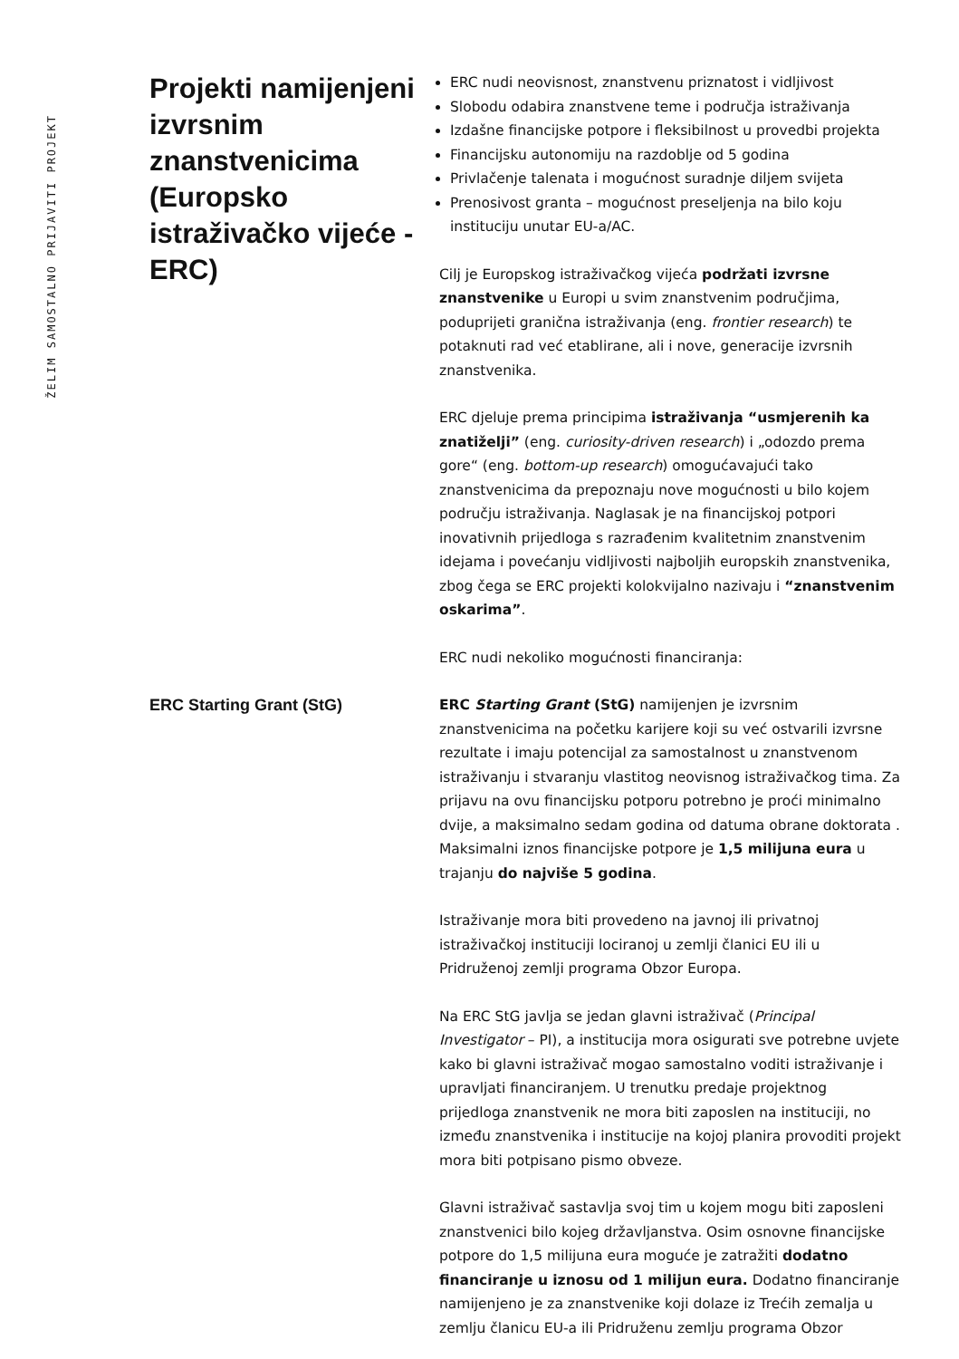ŽELIM SAMOSTALNO PRIJAVITI PROJEKT
Projekti namijenjeni izvrsnim znanstvenicima (Europsko istraživačko vijeće - ERC)
ERC nudi neovisnost, znanstvenu priznatost i vidljivost
Slobodu odabira znanstvene teme i područja istraživanja
Izdašne financijske potpore i fleksibilnost u provedbi projekta
Financijsku autonomiju na razdoblje od 5 godina
Privlačenje talenata i mogućnost suradnje diljem svijeta
Prenosivost granta – mogućnost preseljenja na bilo koju instituciju unutar EU-a/AC.
Cilj je Europskog istraživačkog vijeća podržati izvrsne znanstvenike u Europi u svim znanstvenim područjima, poduprijeti granična istraživanja (eng. frontier research) te potaknuti rad već etablirane, ali i nove, generacije izvrsnih znanstvenika.
ERC djeluje prema principima istraživanja “usmjerenih ka znatiželji” (eng. curiosity-driven research) i „odozdo prema gore“ (eng. bottom-up research) omogućavajući tako znanstvenicima da prepoznaju nove mogućnosti u bilo kojem području istraživanja. Naglasak je na financijskoj potpori inovativnih prijedloga s razrađenim kvalitetnim znanstvenim idejama i povećanju vidljivosti najboljih europskih znanstvenika, zbog čega se ERC projekti kolokvijalno nazivaju i “znanstvenim oskarima”.
ERC nudi nekoliko mogućnosti financiranja:
ERC Starting Grant (StG)
ERC Starting Grant (StG) namijenjen je izvrsnim znanstvenicima na početku karijere koji su već ostvarili izvrsne rezultate i imaju potencijal za samostalnost u znanstvenom istraživanju i stvaranju vlastitog neovisnog istraživačkog tima. Za prijavu na ovu financijsku potporu potrebno je proći minimalno dvije, a maksimalno sedam godina od datuma obrane doktorata . Maksimalni iznos financijske potpore je 1,5 milijuna eura u trajanju do najviše 5 godina.
Istraživanje mora biti provedeno na javnoj ili privatnoj istraživačkoj instituciji lociranoj u zemlji članici EU ili u Pridruženoj zemlji programa Obzor Europa.
Na ERC StG javlja se jedan glavni istraživač (Principal Investigator – PI), a institucija mora osigurati sve potrebne uvjete kako bi glavni istraživač mogao samostalno voditi istraživanje i upravljati financiranjem. U trenutku predaje projektnog prijedloga znanstvenik ne mora biti zaposlen na instituciji, no između znanstvenika i institucije na kojoj planira provoditi projekt mora biti potpisano pismo obveze.
Glavni istraživač sastavlja svoj tim u kojem mogu biti zaposleni znanstvenici bilo kojeg državljanstva. Osim osnovne financijske potpore do 1,5 milijuna eura moguće je zatražiti dodatno financiranje u iznosu od 1 milijun eura. Dodatno financiranje namijenjeno je za znanstvenike koji dolaze iz Trećih zemalja u zemlju članicu EU-a ili Pridruženu zemlju programa Obzor